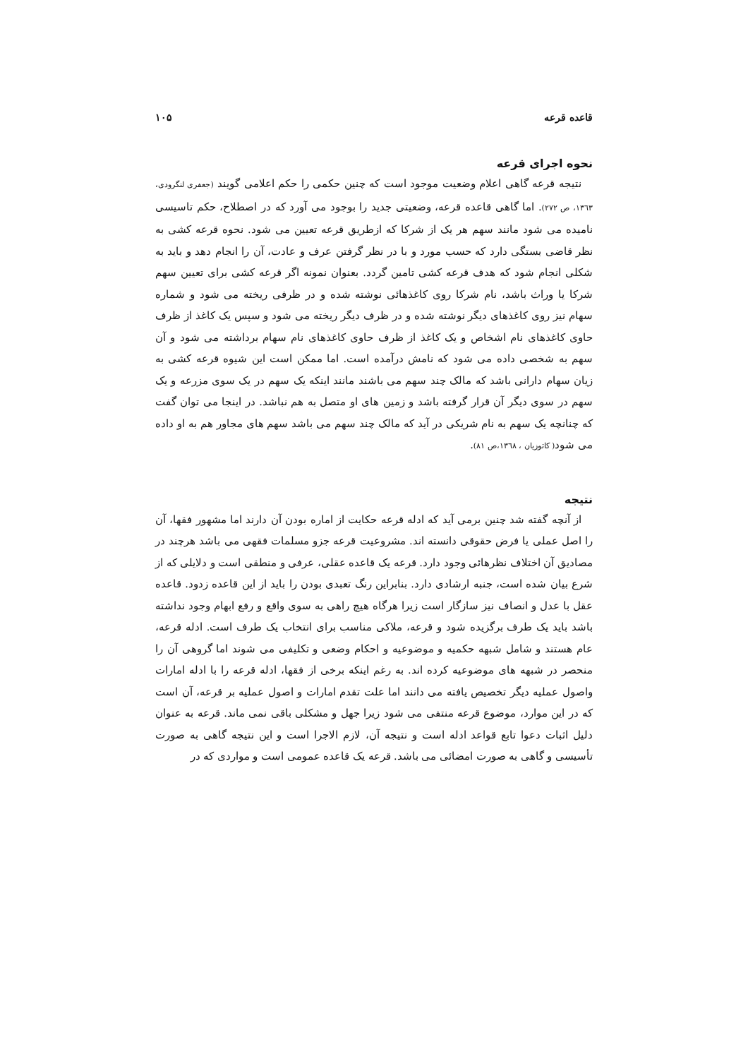قاعده قرعه ۱۰۵
نحوه اجرای قرعه
نتیجه قرعه گاهی اعلام وضعیت موجود است که چنین حکمی را حکم اعلامی گویند (جعفری لنگرودی، ۱۳٦۳، ص ۲۷۲). اما گاهی قاعده قرعه، وضعیتی جدید را بوجود می آورد که در اصطلاح، حکم تاسیسی نامیده می شود مانند سهم هر یک از شرکا که ازطریق قرعه تعیین می شود. نحوه قرعه کشی به نظر قاضی بستگی دارد که حسب مورد و با در نظر گرفتن عرف و عادت، آن را انجام دهد و باید به شکلی انجام شود که هدف قرعه کشی تامین گردد. بعنوان نمونه اگر قرعه کشی برای تعیین سهم شرکا یا وراث باشد، نام شرکا روی کاغذهائی نوشته شده و در ظرفی ریخته می شود و شماره سهام نیز روی کاغذهای دیگر نوشته شده و در ظرف دیگر ریخته می شود و سپس یک کاغذ از ظرف حاوی کاغذهای نام اشخاص و یک کاغذ از ظرف حاوی کاغذهای نام سهام برداشته می شود و آن سهم به شخصی داده می شود که نامش درآمده است. اما ممکن است این شیوه قرعه کشی به زیان سهام دارانی باشد که مالک چند سهم می باشند مانند اینکه یک سهم در یک سوی مزرعه و یک سهم در سوی دیگر آن قرار گرفته باشد و زمین های او متصل به هم نباشد. در اینجا می توان گفت که چنانچه یک سهم به نام شریکی در آید که مالک چند سهم می باشد سهم های مجاور هم به او داده می شود( کاتوزیان ، ۱۳٦۸،ص ۸۱).
نتیجه
از آنچه گفته شد چنین برمی آید که ادله قرعه حکایت از اماره بودن آن دارند اما مشهور فقها، آن را اصل عملی یا فرض حقوقی دانسته اند. مشروعیت قرعه جزو مسلمات فقهی می باشد هرچند در مصادیق آن اختلاف نظرهائی وجود دارد. قرعه یک قاعده عقلی، عرفی و منطقی است و دلایلی که از شرع بیان شده است، جنبه ارشادی دارد. بنابراین رنگ تعبدی بودن را باید از این قاعده زدود. قاعده عقل با عدل و انصاف نیز سازگار است زیرا هرگاه هیچ راهی به سوی واقع و رفع ابهام وجود نداشته باشد باید یک طرف برگزیده شود و قرعه، ملاکی مناسب برای انتخاب یک طرف است. ادله قرعه، عام هستند و شامل شبهه حکمیه و موضوعیه و احکام وضعی و تکلیفی می شوند اما گروهی آن را منحصر در شبهه های موضوعیه کرده اند. به رغم اینکه برخی از فقها، ادله قرعه را با ادله امارات واصول عملیه دیگر تخصیص یافته می دانند اما علت تقدم امارات و اصول عملیه بر قرعه، آن است که در این موارد، موضوع قرعه منتفی می شود زیرا جهل و مشکلی باقی نمی ماند. قرعه به عنوان دلیل اثبات دعوا تابع قواعد ادله است و نتیجه آن، لازم الاجرا است و این نتیجه گاهی به صورت تأسیسی و گاهی به صورت امضائی می باشد. قرعه یک قاعده عمومی است و مواردی که در